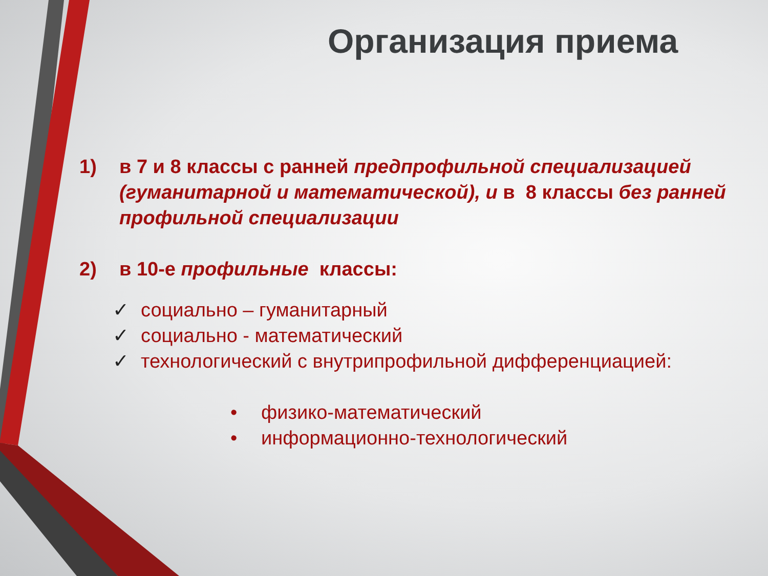Организация приема
1) в 7 и 8 классы с ранней предпрофильной специализацией (гуманитарной и математической), и в 8 классы без ранней профильной специализации
2) в 10-е профильные классы:
✓ социально – гуманитарный
✓ социально - математический
✓ технологический с внутрипрофильной дифференциацией:
• физико-математический
• информационно-технологический